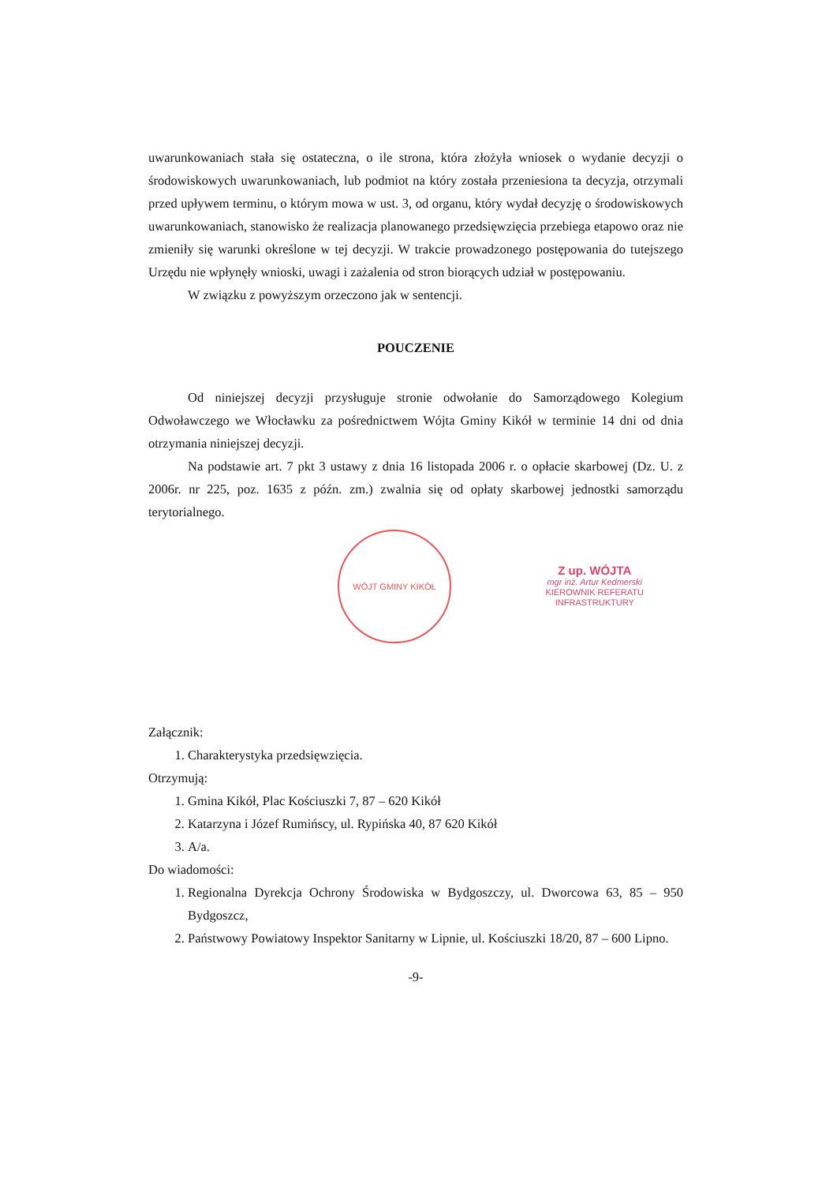uwarunkowaniach stała się ostateczna, o ile strona, która złożyła wniosek o wydanie decyzji o środowiskowych uwarunkowaniach, lub podmiot na który została przeniesiona ta decyzja, otrzymali przed upływem terminu, o którym mowa w ust. 3, od organu, który wydał decyzję o środowiskowych uwarunkowaniach, stanowisko że realizacja planowanego przedsięwzięcia przebiega etapowo oraz nie zmieniły się warunki określone w tej decyzji. W trakcie prowadzonego postępowania do tutejszego Urzędu nie wpłynęły wnioski, uwagi i zażalenia od stron biorących udział w postępowaniu.
W związku z powyższym orzeczono jak w sentencji.
POUCZENIE
Od niniejszej decyzji przysługuje stronie odwołanie do Samorządowego Kolegium Odwoławczego we Włocławku za pośrednictwem Wójta Gminy Kikół w terminie 14 dni od dnia otrzymania niniejszej decyzji.
Na podstawie art. 7 pkt 3 ustawy z dnia 16 listopada 2006 r. o opłacie skarbowej (Dz. U. z 2006r. nr 225, poz. 1635 z późn. zm.) zwalnia się od opłaty skarbowej jednostki samorządu terytorialnego.
WÓJT GMINY KIKÓŁ
Z up. WÓJTA
mgr inż. Artur Kedmerski
KIEROWNIK REFERATU
INFRASTRUKTURY
Załącznik:
1. Charakterystyka przedsięwzięcia.
Otrzymują:
1. Gmina Kikół, Plac Kościuszki 7, 87 – 620 Kikół
2. Katarzyna i Józef Rumińscy, ul. Rypińska 40, 87 620 Kikół
3. A/a.
Do wiadomości:
1. Regionalna Dyrekcja Ochrony Środowiska w Bydgoszczy, ul. Dworcowa 63, 85 – 950 Bydgoszcz,
2. Państwowy Powiatowy Inspektor Sanitarny w Lipnie, ul. Kościuszki 18/20, 87 – 600 Lipno.
-9-